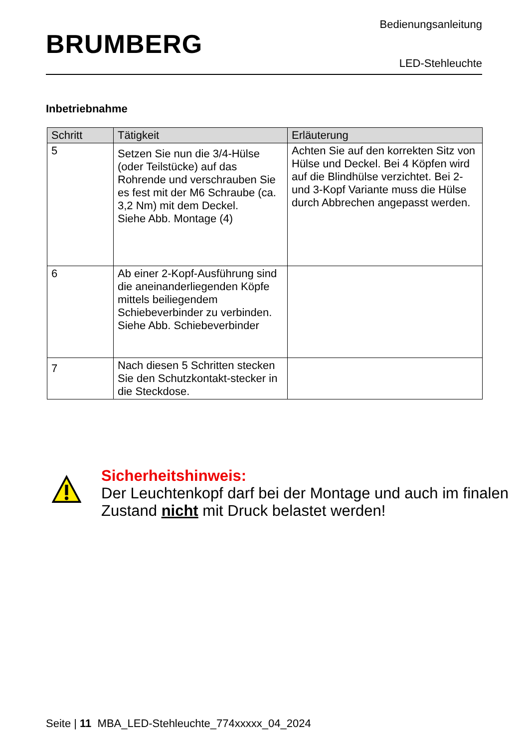BRUMBERG
Bedienungsanleitung
LED-Stehleuchte
Inbetriebnahme
| Schritt | Tätigkeit | Erläuterung |
| --- | --- | --- |
| 5 | Setzen Sie nun die 3/4-Hülse (oder Teilstücke) auf das Rohrende und verschrauben Sie es fest mit der M6 Schraube (ca. 3,2 Nm) mit dem Deckel. Siehe Abb. Montage (4) | Achten Sie auf den korrekten Sitz von Hülse und Deckel. Bei 4 Köpfen wird auf die Blindhülse verzichtet. Bei 2- und 3-Kopf Variante muss die Hülse durch Abbrechen angepasst werden. |
| 6 | Ab einer 2-Kopf-Ausführung sind die aneinanderliegenden Köpfe mittels beiliegendem Schiebeverbinder zu verbinden. Siehe Abb. Schiebeverbinder | |
| 7 | Nach diesen 5 Schritten stecken Sie den Schutzkontakt-stecker in die Steckdose. | |
Sicherheitshinweis:
Der Leuchtenkopf darf bei der Montage und auch im finalen Zustand nicht mit Druck belastet werden!
Seite | 11 MBA_LED-Stehleuchte_774xxxxx_04_2024